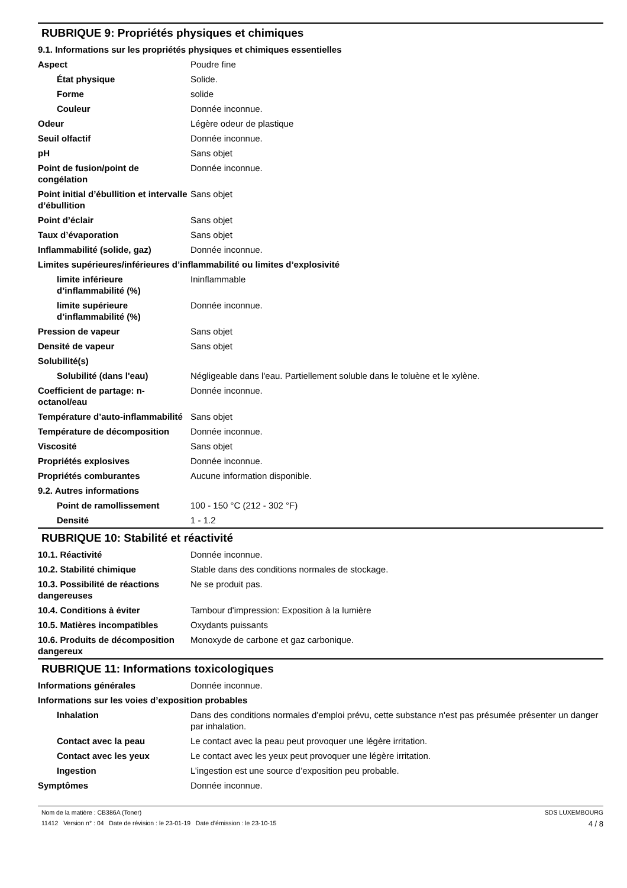RUBRIQUE 9: Propriétés physiques et chimiques
9.1. Informations sur les propriétés physiques et chimiques essentielles
| Aspect | Poudre fine |
| État physique | Solide. |
| Forme | solide |
| Couleur | Donnée inconnue. |
| Odeur | Légère odeur de plastique |
| Seuil olfactif | Donnée inconnue. |
| pH | Sans objet |
| Point de fusion/point de congélation | Donnée inconnue. |
| Point initial d’ébullition et intervalle d’ébullition | Sans objet |
| Point d’éclair | Sans objet |
| Taux d’évaporation | Sans objet |
| Inflammabilité (solide, gaz) | Donnée inconnue. |
| Limites supérieures/inférieures d’inflammabilité ou limites d’explosivité | |
| limite inférieure d’inflammabilité (%) | Ininflammable |
| limite supérieure d’inflammabilité (%) | Donnée inconnue. |
| Pression de vapeur | Sans objet |
| Densité de vapeur | Sans objet |
| Solubilité(s) | |
| Solubilité (dans l'eau) | Négligeable dans l'eau. Partiellement soluble dans le toluène et le xylène. |
| Coefficient de partage: n-octanol/eau | Donnée inconnue. |
| Température d’auto-inflammabilité | Sans objet |
| Température de décomposition | Donnée inconnue. |
| Viscosité | Sans objet |
| Propriétés explosives | Donnée inconnue. |
| Propriétés comburantes | Aucune information disponible. |
| 9.2. Autres informations | |
| Point de ramollissement | 100 - 150 °C (212 - 302 °F) |
| Densité | 1 - 1.2 |
RUBRIQUE 10: Stabilité et réactivité
| 10.1. Réactivité | Donnée inconnue. |
| 10.2. Stabilité chimique | Stable dans des conditions normales de stockage. |
| 10.3. Possibilité de réactions dangereuses | Ne se produit pas. |
| 10.4. Conditions à éviter | Tambour d'impression: Exposition à la lumière |
| 10.5. Matières incompatibles | Oxydants puissants |
| 10.6. Produits de décomposition dangereux | Monoxyde de carbone et gaz carbonique. |
RUBRIQUE 11: Informations toxicologiques
| Informations générales | Donnée inconnue. |
| Informations sur les voies d’exposition probables | |
| Inhalation | Dans des conditions normales d'emploi prévu, cette substance n'est pas présumée présenter un danger par inhalation. |
| Contact avec la peau | Le contact avec la peau peut provoquer une légère irritation. |
| Contact avec les yeux | Le contact avec les yeux peut provoquer une légère irritation. |
| Ingestion | L’ingestion est une source d’exposition peu probable. |
| Symptômes | Donnée inconnue. |
Nom de la matière : CB386A (Toner)
11412 Version n° : 04 Date de révision : le 23-01-19 Date d’émission : le 23-10-15
SDS LUXEMBOURG
4 / 8